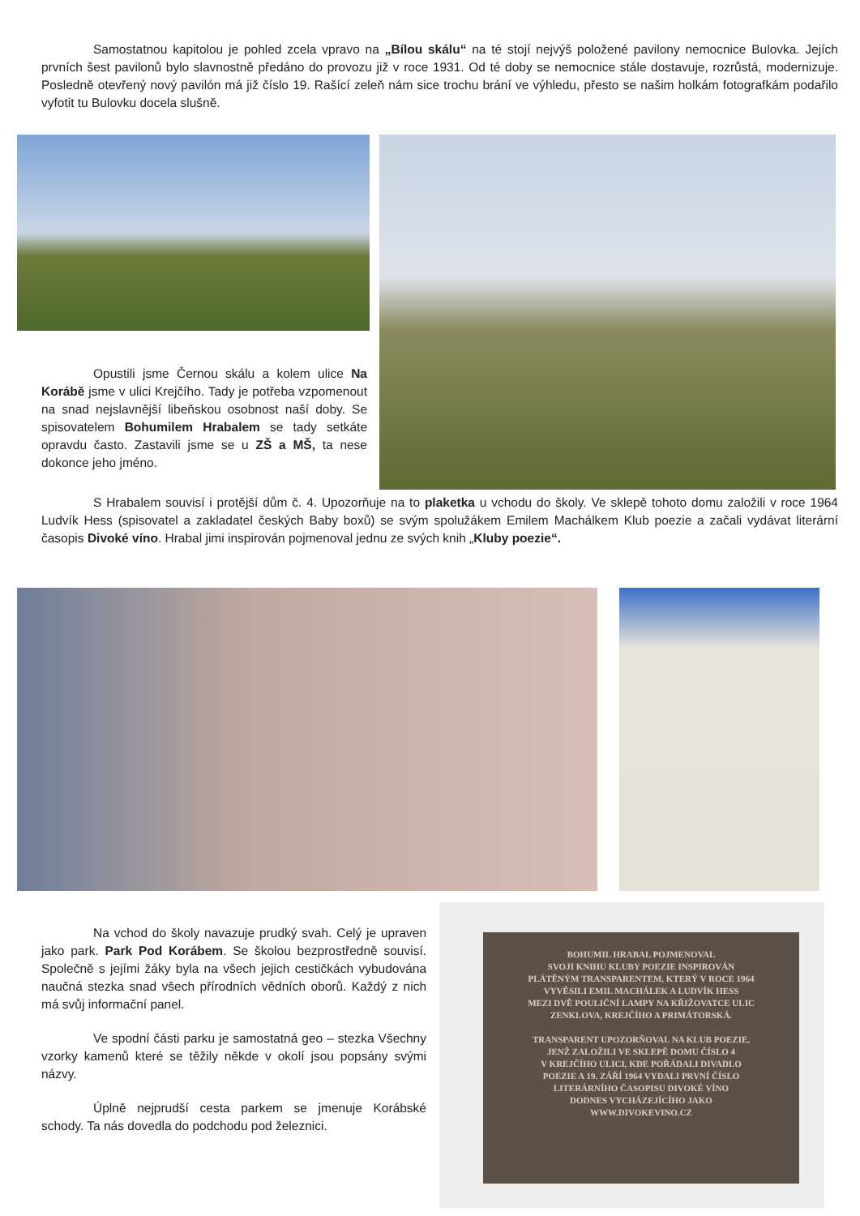Samostatnou kapitolou je pohled zcela vpravo na „Bílou skálu“ na té stojí nejvýš položené pavilony nemocnice Bulovka. Jejích prvních šest pavilonů bylo slavnostně předáno do provozu již v roce 1931. Od té doby se nemocnice stále dostavuje, rozrůstá, modernizuje. Posledně otevřený nový pavilón má již číslo 19. Rašící zeleň nám sice trochu brání ve výhledu, přesto se našim holkám fotografkám podařilo vyfotit tu Bulovku docela slušně.
Opustili jsme Černou skálu a kolem ulice Na Korábě jsme v ulici Krejčího. Tady je potřeba vzpomenout na snad nejslavnější libeňskou osobnost naší doby. Se spisovatelem Bohumilem Hrabalem se tady setkáte opravdu často. Zastavili jsme se u ZŠ a MŠ, ta nese dokonce jeho jméno.
S Hrabalem souvisí i protější dům č. 4. Upozorňuje na to plaketka u vchodu do školy. Ve sklepě tohoto domu založili v roce 1964 Ludvík Hess (spisovatel a zakladatel českých Baby boxů) se svým spolužákem Emilem Machálkem Klub poezie a začali vydávat literární časopis Divoké víno. Hrabal jimi inspirován pojmenoval jednu ze svých knih „Kluby poezie“.
Na vchod do školy navazuje prudký svah. Celý je upraven jako park. Park Pod Korábem. Se školou bezprostředně souvisí. Společně s jejími žáky byla na všech jejich cestičkách vybudována naučná stezka snad všech přírodních vědních oborů. Každý z nich má svůj informační panel.
Ve spodní části parku je samostatná geo – stezka Všechny vzorky kamenů které se těžily někde v okolí jsou popsány svými názvy.
Úplně nejprudší cesta parkem se jmenuje Korábské schody. Ta nás dovedla do podchodu pod železnici.
BOHUMIL HRABAL POJMENOVAL
SVOJI KNIHU KLUBY POEZIE INSPIROVÁN
PLÁTĚNÝM TRANSPARENTEM, KTERÝ V ROCE 1964
VYVĚSILI EMIL MACHÁLEK A LUDVÍK HESS
MEZI DVĚ POULIČNÍ LAMPY NA KŘIŽOVATCE ULIC
ZENKLOVA, KREJČÍHO A PRIMÁTORSKÁ.
TRANSPARENT UPOZORŇOVAL NA KLUB POEZIE,
JENŽ ZALOŽILI VE SKLEPĚ DOMU ČÍSLO 4
V KREJČÍHO ULICI, KDE POŘÁDALI DIVADLO
POEZIE A 19. ZÁŘÍ 1964 VYDALI PRVNÍ ČÍSLO
LITERÁRNÍHO ČASOPISU DIVOKÉ VÍNO
DODNES VYCHÁZEJÍCÍHO JAKO
WWW.DIVOKEVINO.CZ